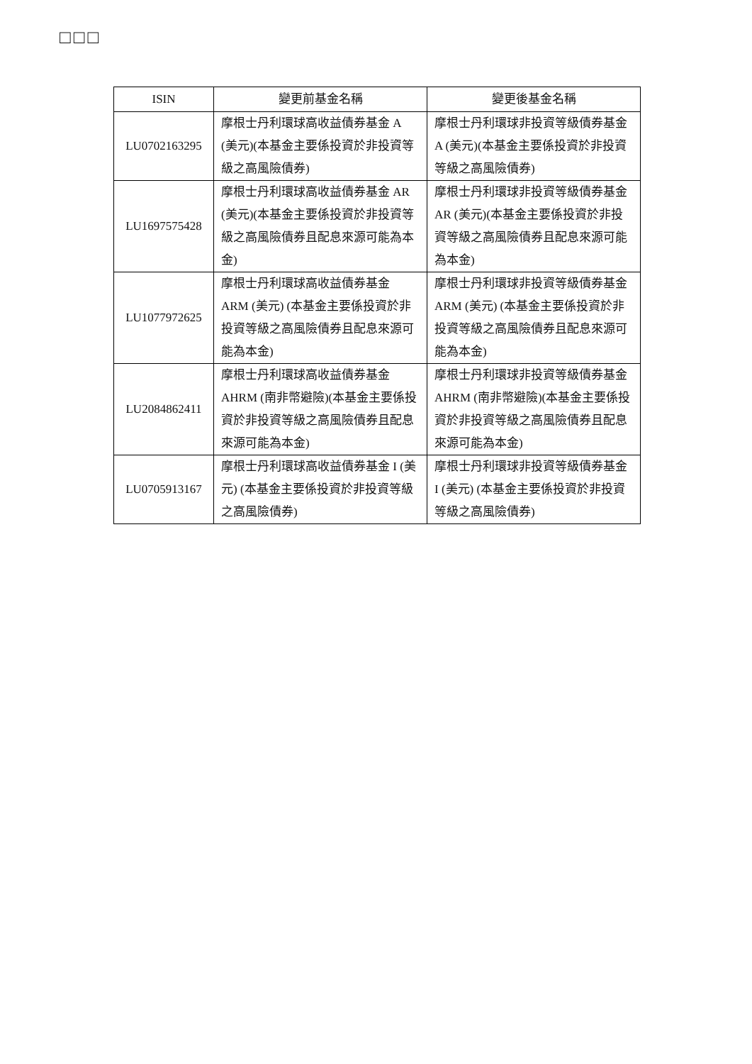□□□
| ISIN | 變更前基金名稱 | 變更後基金名稱 |
| --- | --- | --- |
| LU0702163295 | 摩根士丹利環球高收益債券基金 A (美元)(本基金主要係投資於非投資等級之高風險債券) | 摩根士丹利環球非投資等級債券基金 A (美元)(本基金主要係投資於非投資等級之高風險債券) |
| LU1697575428 | 摩根士丹利環球高收益債券基金 AR (美元)(本基金主要係投資於非投資等級之高風險債券且配息來源可能為本金) | 摩根士丹利環球非投資等級債券基金 AR (美元)(本基金主要係投資於非投資等級之高風險債券且配息來源可能為本金) |
| LU1077972625 | 摩根士丹利環球高收益債券基金 ARM (美元) (本基金主要係投資於非投資等級之高風險債券且配息來源可能為本金) | 摩根士丹利環球非投資等級債券基金 ARM (美元) (本基金主要係投資於非投資等級之高風險債券且配息來源可能為本金) |
| LU2084862411 | 摩根士丹利環球高收益債券基金 AHRM (南非幣避險)(本基金主要係投資於非投資等級之高風險債券且配息來源可能為本金) | 摩根士丹利環球非投資等級債券基金 AHRM (南非幣避險)(本基金主要係投資於非投資等級之高風險債券且配息來源可能為本金) |
| LU0705913167 | 摩根士丹利環球高收益債券基金 I (美元) (本基金主要係投資於非投資等級之高風險債券) | 摩根士丹利環球非投資等級債券基金 I (美元) (本基金主要係投資於非投資等級之高風險債券) |